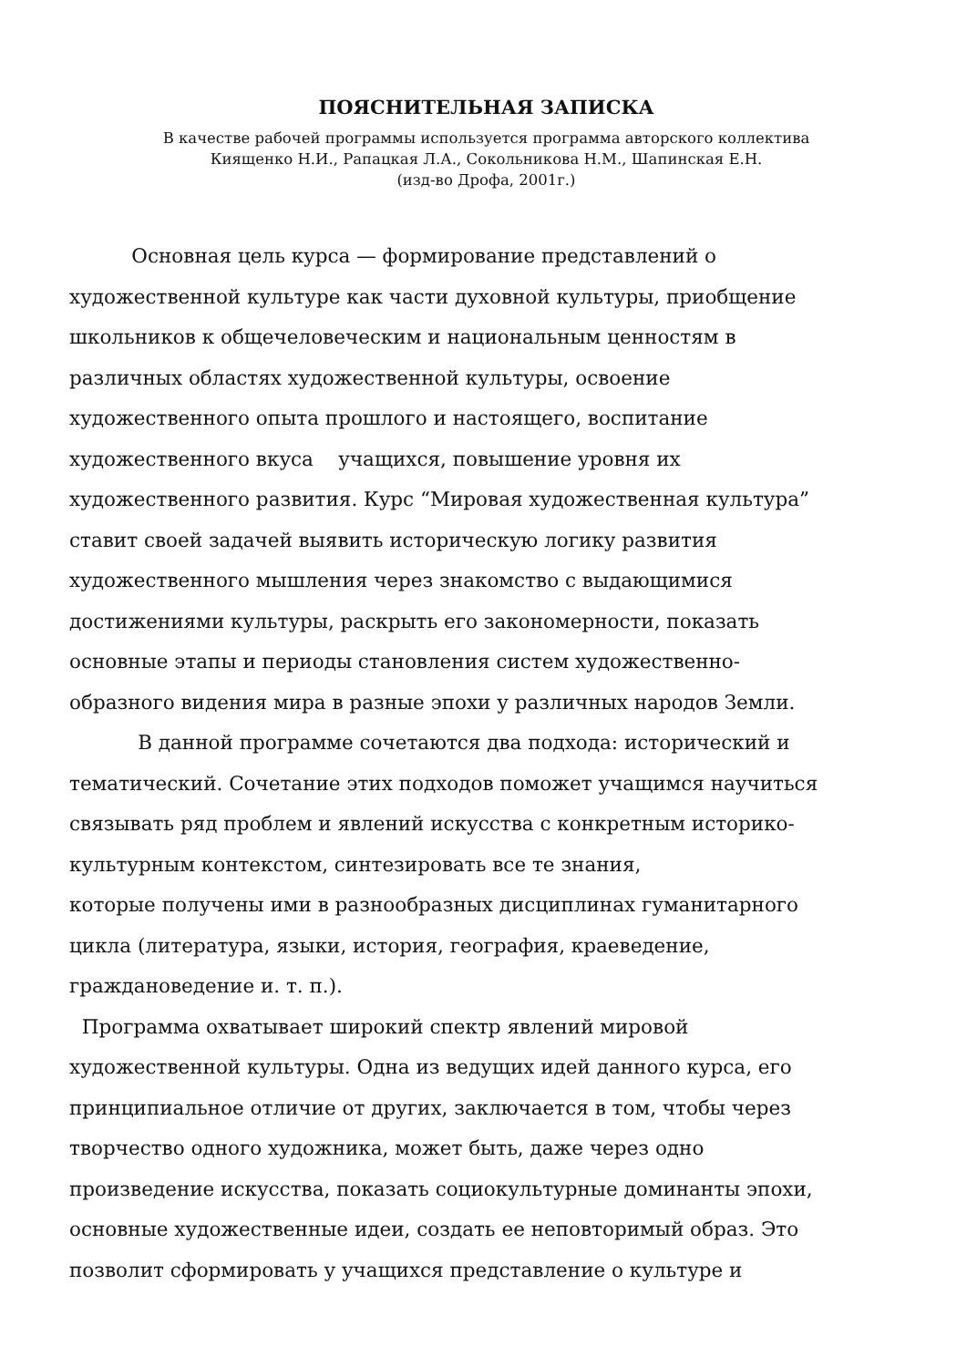ПОЯСНИТЕЛЬНАЯ ЗАПИСКА
В качестве рабочей программы используется программа авторского коллектива
Киященко Н.И., Рапацкая Л.А., Сокольникова Н.М., Шапинская Е.Н.
(изд-во Дрофа, 2001г.)
Основная цель курса — формирование представлений о
художественной культуре как части духовной культуры, приобщение
школьников к общечеловеческим и национальным ценностям в
различных областях художественной культуры, освоение
художественного опыта прошлого и настоящего, воспитание
художественного вкуса учащихся, повышение уровня их
художественного развития. Курс “Мировая художественная культура”
ставит своей задачей выявить историческую логику развития
художественного мышления через знакомство с выдающимися
достижениями культуры, раскрыть его закономерности, показать
основные этапы и периоды становления систем художественно-
образного видения мира в разные эпохи у различных народов Земли.
В данной программе сочетаются два подхода: исторический и
тематический. Сочетание этих подходов поможет учащимся научиться
связывать ряд проблем и явлений искусства с конкретным историко-
культурным контекстом, синтезировать все те знания,
которые получены ими в разнообразных дисциплинах гуманитарного
цикла (литература, языки, история, география, краеведение,
граждановедение и. т. п.).
Программа охватывает широкий спектр явлений мировой
художественной культуры. Одна из ведущих идей данного курса, его
принципиальное отличие от других, заключается в том, чтобы через
творчество одного художника, может быть, даже через одно
произведение искусства, показать социокультурные доминанты эпохи,
основные художественные идеи, создать ее неповторимый образ. Это
позволит сформировать у учащихся представление о культуре и